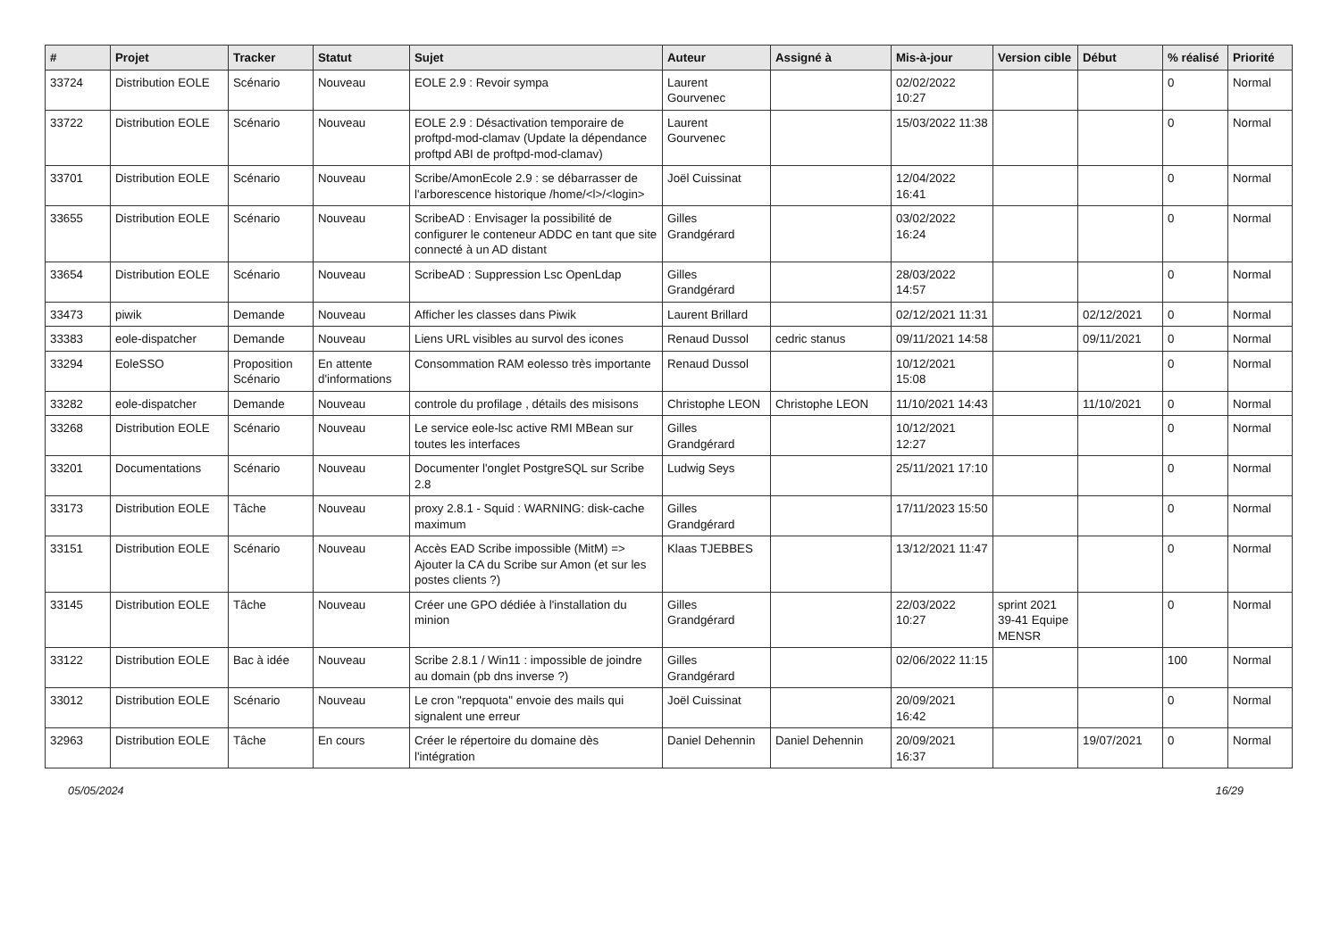| # | Projet | Tracker | Statut | Sujet | Auteur | Assigné à | Mis-à-jour | Version cible | Début | % réalisé | Priorité |
| --- | --- | --- | --- | --- | --- | --- | --- | --- | --- | --- | --- |
| 33724 | Distribution EOLE | Scénario | Nouveau | EOLE 2.9 : Revoir sympa | Laurent Gourvenec | | 02/02/2022 10:27 | | | 0 | Normal |
| 33722 | Distribution EOLE | Scénario | Nouveau | EOLE 2.9 : Désactivation temporaire de proftpd-mod-clamav (Update la dépendance proftpd ABI de proftpd-mod-clamav) | Laurent Gourvenec | | 15/03/2022 11:38 | | | 0 | Normal |
| 33701 | Distribution EOLE | Scénario | Nouveau | Scribe/AmonEcole 2.9 : se débarrasser de l'arborescence historique /home/<l>/<login> | Joël Cuissinat | | 12/04/2022 16:41 | | | 0 | Normal |
| 33655 | Distribution EOLE | Scénario | Nouveau | ScribeAD : Envisager la possibilité de configurer le conteneur ADDC en tant que site connecté à un AD distant | Gilles Grandgérard | | 03/02/2022 16:24 | | | 0 | Normal |
| 33654 | Distribution EOLE | Scénario | Nouveau | ScribeAD : Suppression Lsc OpenLdap | Gilles Grandgérard | | 28/03/2022 14:57 | | | 0 | Normal |
| 33473 | piwik | Demande | Nouveau | Afficher les classes dans Piwik | Laurent Brillard | | 02/12/2021 11:31 | | 02/12/2021 | 0 | Normal |
| 33383 | eole-dispatcher | Demande | Nouveau | Liens URL visibles au survol des icones | Renaud Dussol | cedric stanus | 09/11/2021 14:58 | | 09/11/2021 | 0 | Normal |
| 33294 | EoleSSO | Proposition Scénario | En attente d'informations | Consommation RAM eolesso très importante | Renaud Dussol | | 10/12/2021 15:08 | | | 0 | Normal |
| 33282 | eole-dispatcher | Demande | Nouveau | controle du profilage , détails des misisons | Christophe LEON | Christophe LEON | 11/10/2021 14:43 | | 11/10/2021 | 0 | Normal |
| 33268 | Distribution EOLE | Scénario | Nouveau | Le service eole-lsc active RMI MBean sur toutes les interfaces | Gilles Grandgérard | | 10/12/2021 12:27 | | | 0 | Normal |
| 33201 | Documentations | Scénario | Nouveau | Documenter l'onglet PostgreSQL sur Scribe 2.8 | Ludwig Seys | | 25/11/2021 17:10 | | | 0 | Normal |
| 33173 | Distribution EOLE | Tâche | Nouveau | proxy 2.8.1 - Squid : WARNING: disk-cache maximum | Gilles Grandgérard | | 17/11/2023 15:50 | | | 0 | Normal |
| 33151 | Distribution EOLE | Scénario | Nouveau | Accès EAD Scribe impossible (MitM) => Ajouter la CA du Scribe sur Amon (et sur les postes clients ?) | Klaas TJEBBES | | 13/12/2021 11:47 | | | 0 | Normal |
| 33145 | Distribution EOLE | Tâche | Nouveau | Créer une GPO dédiée à l'installation du minion | Gilles Grandgérard | | 22/03/2022 10:27 | sprint 2021 39-41 Equipe MENSR | | 0 | Normal |
| 33122 | Distribution EOLE | Bac à idée | Nouveau | Scribe 2.8.1 / Win11 : impossible de joindre au domain (pb dns inverse ?) | Gilles Grandgérard | | 02/06/2022 11:15 | | | 100 | Normal |
| 33012 | Distribution EOLE | Scénario | Nouveau | Le cron "repquota" envoie des mails qui signalent une erreur | Joël Cuissinat | | 20/09/2021 16:42 | | | 0 | Normal |
| 32963 | Distribution EOLE | Tâche | En cours | Créer le répertoire du domaine dès l'intégration | Daniel Dehennin | Daniel Dehennin | 20/09/2021 16:37 | | 19/07/2021 | 0 | Normal |
05/05/2024 16/29